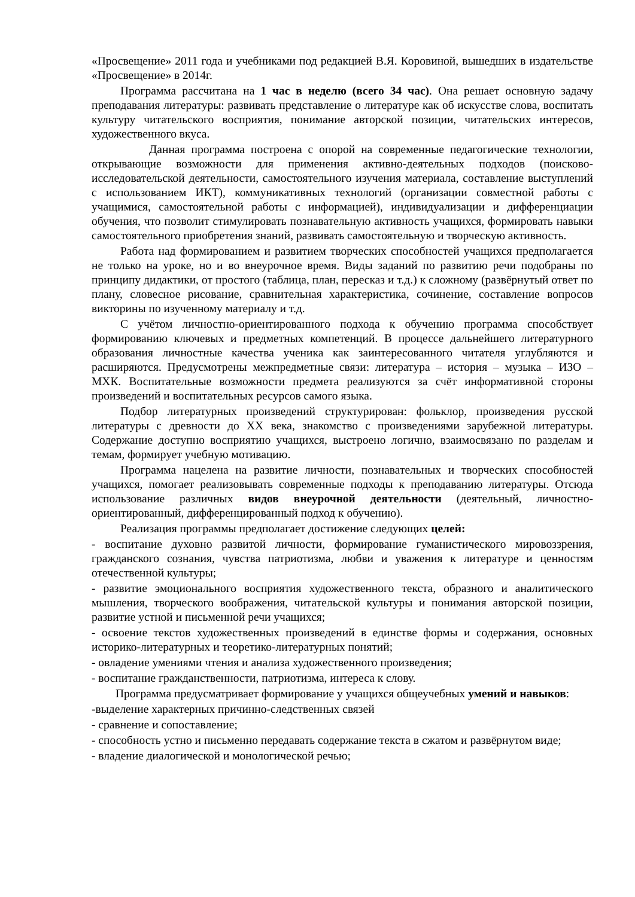«Просвещение» 2011 года и учебниками под редакцией В.Я. Коровиной, вышедших в издательстве «Просвещение» в 2014г.
Программа рассчитана на 1 час в неделю (всего 34 час). Она решает основную задачу преподавания литературы: развивать представление о литературе как об искусстве слова, воспитать культуру читательского восприятия, понимание авторской позиции, читательских интересов, художественного вкуса.
Данная программа построена с опорой на современные педагогические технологии, открывающие возможности для применения активно-деятельных подходов (поисково-исследовательской деятельности, самостоятельного изучения материала, составление выступлений с использованием ИКТ), коммуникативных технологий (организации совместной работы с учащимися, самостоятельной работы с информацией), индивидуализации и дифференциации обучения, что позволит стимулировать познавательную активность учащихся, формировать навыки самостоятельного приобретения знаний, развивать самостоятельную и творческую активность.
Работа над формированием и развитием творческих способностей учащихся предполагается не только на уроке, но и во внеурочное время. Виды заданий по развитию речи подобраны по принципу дидактики, от простого (таблица, план, пересказ и т.д.) к сложному (развёрнутый ответ по плану, словесное рисование, сравнительная характеристика, сочинение, составление вопросов викторины по изученному материалу и т.д.
С учётом личностно-ориентированного подхода к обучению программа способствует формированию ключевых и предметных компетенций. В процессе дальнейшего литературного образования личностные качества ученика как заинтересованного читателя углубляются и расширяются. Предусмотрены межпредметные связи: литература – история – музыка – ИЗО – МХК. Воспитательные возможности предмета реализуются за счёт информативной стороны произведений и воспитательных ресурсов самого языка.
Подбор литературных произведений структурирован: фольклор, произведения русской литературы с древности до XX века, знакомство с произведениями зарубежной литературы. Содержание доступно восприятию учащихся, выстроено логично, взаимосвязано по разделам и темам, формирует учебную мотивацию.
Программа нацелена на развитие личности, познавательных и творческих способностей учащихся, помогает реализовывать современные подходы к преподаванию литературы. Отсюда использование различных видов внеурочной деятельности (деятельный, личностно-ориентированный, дифференцированный подход к обучению).
Реализация программы предполагает достижение следующих целей:
- воспитание духовно развитой личности, формирование гуманистического мировоззрения, гражданского сознания, чувства патриотизма, любви и уважения к литературе и ценностям отечественной культуры;
- развитие эмоционального восприятия художественного текста, образного и аналитического мышления, творческого воображения, читательской культуры и понимания авторской позиции, развитие устной и письменной речи учащихся;
- освоение текстов художественных произведений в единстве формы и содержания, основных историко-литературных и теоретико-литературных понятий;
- овладение умениями чтения и анализа художественного произведения;
- воспитание гражданственности, патриотизма, интереса к слову.
Программа предусматривает формирование у учащихся общеучебных умений и навыков:
-выделение характерных причинно-следственных связей
- сравнение и сопоставление;
- способность устно и письменно передавать содержание текста в сжатом и развёрнутом виде;
- владение диалогической и монологической речью;